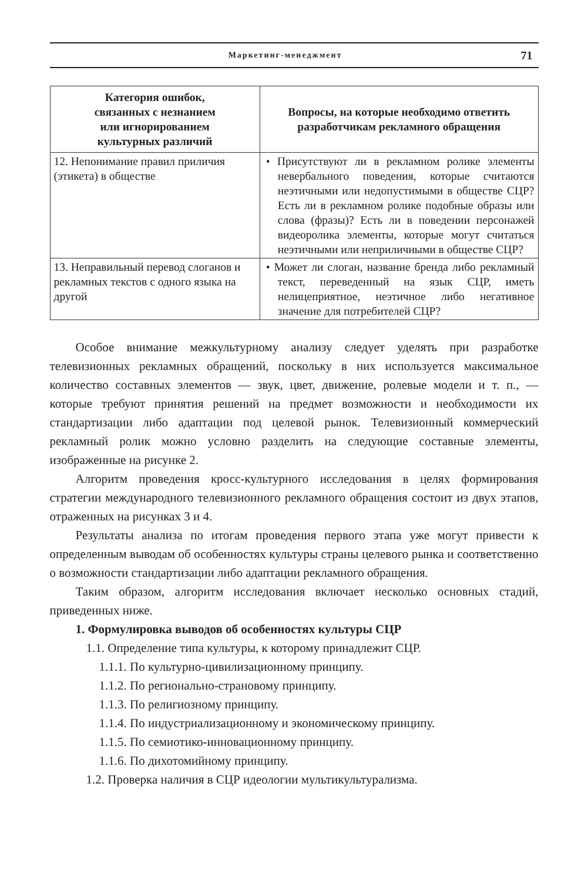Маркетинг-менеджмент 71
| Категория ошибок, связанных с незнанием или игнорированием культурных различий | Вопросы, на которые необходимо ответить разработчикам рекламного обращения |
| --- | --- |
| 12. Непонимание правил приличия (этикета) в обществе | • Присутствуют ли в рекламном ролике элементы невербального поведения, которые считаются неэтичными или недопустимыми в обществе СЦР? Есть ли в рекламном ролике подобные образы или слова (фразы)? Есть ли в поведении персонажей видеоролика элементы, которые могут считаться неэтичными или неприличными в обществе СЦР? |
| 13. Неправильный перевод слоганов и рекламных текстов с одного языка на другой | • Может ли слоган, название бренда либо рекламный текст, переведенный на язык СЦР, иметь нелицеприятное, неэтичное либо негативное значение для потребителей СЦР? |
Особое внимание межкультурному анализу следует уделять при разработке телевизионных рекламных обращений, поскольку в них используется максимальное количество составных элементов — звук, цвет, движение, ролевые модели и т. п., — которые требуют принятия решений на предмет возможности и необходимости их стандартизации либо адаптации под целевой рынок. Телевизионный коммерческий рекламный ролик можно условно разделить на следующие составные элементы, изображенные на рисунке 2.
Алгоритм проведения кросс-культурного исследования в целях формирования стратегии международного телевизионного рекламного обращения состоит из двух этапов, отраженных на рисунках 3 и 4.
Результаты анализа по итогам проведения первого этапа уже могут привести к определенным выводам об особенностях культуры страны целевого рынка и соответственно о возможности стандартизации либо адаптации рекламного обращения.
Таким образом, алгоритм исследования включает несколько основных стадий, приведенных ниже.
1. Формулировка выводов об особенностях культуры СЦР
1.1. Определение типа культуры, к которому принадлежит СЦР.
1.1.1. По культурно-цивилизационному принципу.
1.1.2. По регионально-страновому принципу.
1.1.3. По религиозному принципу.
1.1.4. По индустриализационному и экономическому принципу.
1.1.5. По семиотико-инновационному принципу.
1.1.6. По дихотомийному принципу.
1.2. Проверка наличия в СЦР идеологии мультикультурализма.